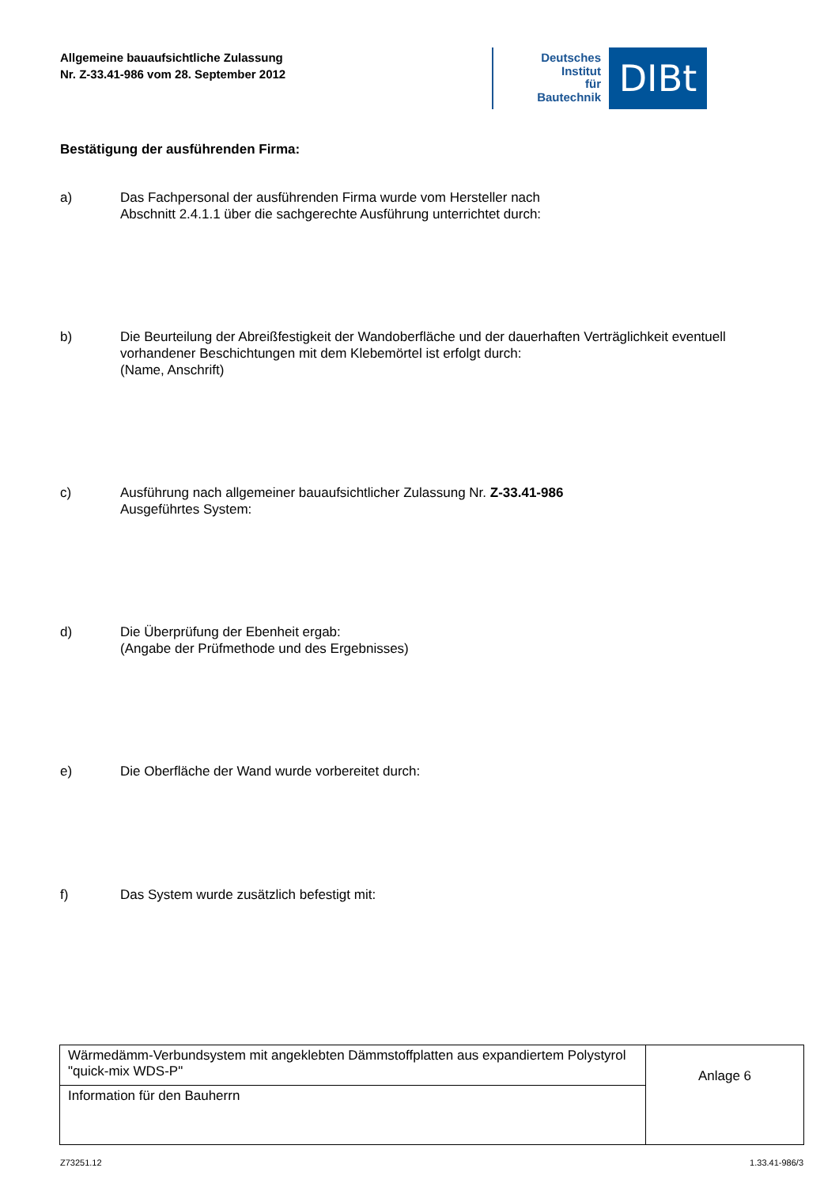Allgemeine bauaufsichtliche Zulassung
Nr. Z-33.41-986 vom 28. September 2012
Deutsches
Institut
für
Bautechnik
DIBt
Bestätigung der ausführenden Firma:
a) Das Fachpersonal der ausführenden Firma wurde vom Hersteller nach
Abschnitt 2.4.1.1 über die sachgerechte Ausführung unterrichtet durch:
b) Die Beurteilung der Abreißfestigkeit der Wandoberfläche und der dauerhaften Verträglichkeit eventuell vorhandener Beschichtungen mit dem Klebemörtel ist erfolgt durch:
(Name, Anschrift)
c) Ausführung nach allgemeiner bauaufsichtlicher Zulassung Nr. Z-33.41-986
Ausgeführtes System:
d) Die Überprüfung der Ebenheit ergab:
(Angabe der Prüfmethode und des Ergebnisses)
e) Die Oberfläche der Wand wurde vorbereitet durch:
f) Das System wurde zusätzlich befestigt mit:
| Wärmedämm-Verbundsystem mit angeklebten Dämmstoffplatten aus expandiertem Polystyrol "quick-mix WDS-P" | Anlage 6 |
| Information für den Bauherrn | |
Z73251.12 1.33.41-986/3